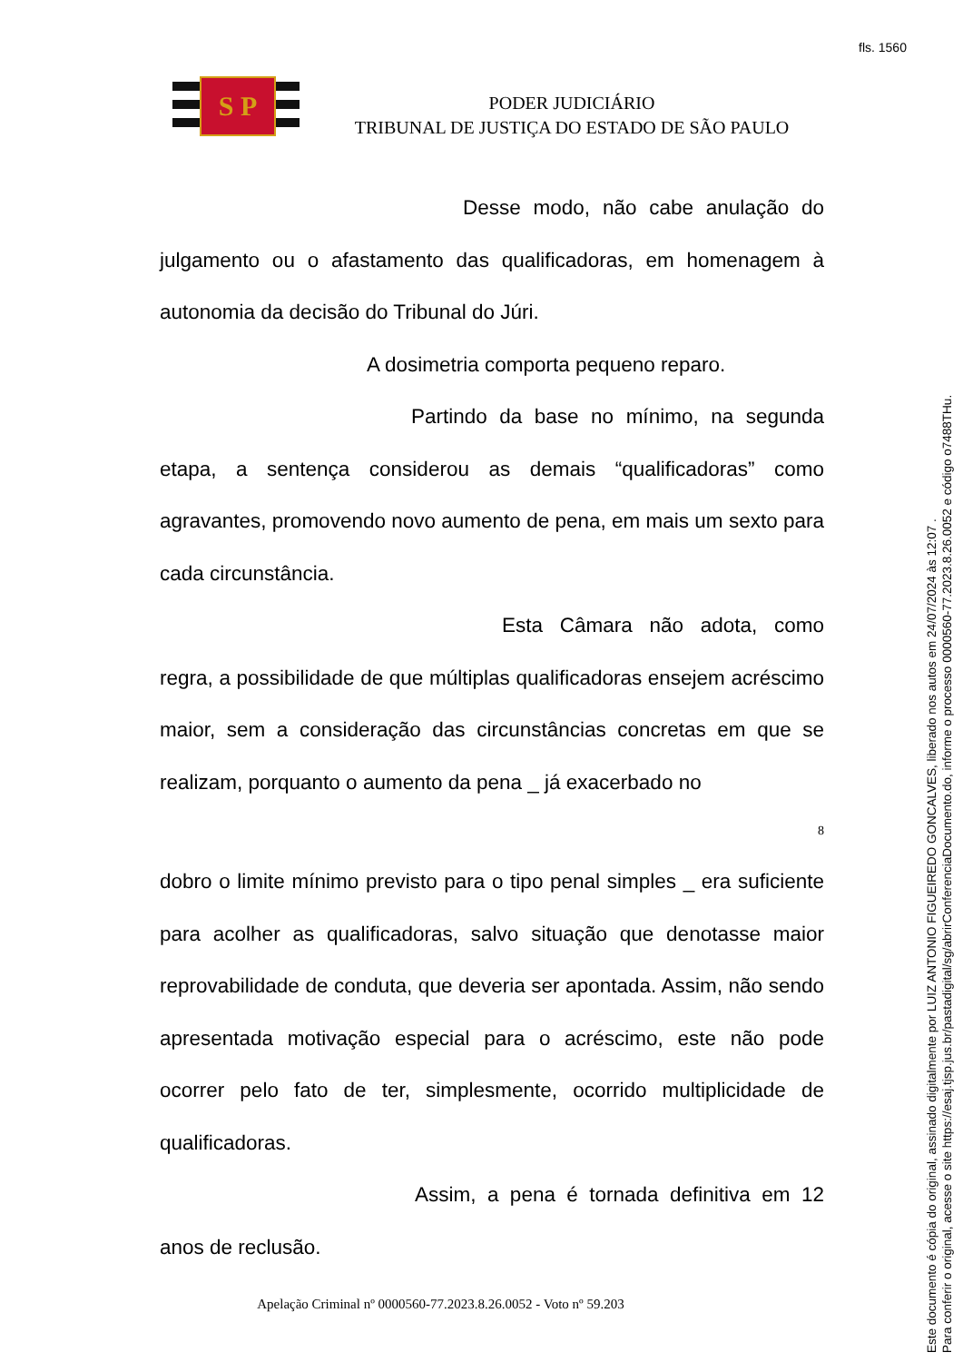fls. 1560
S P
PODER JUDICIÁRIO
TRIBUNAL DE JUSTIÇA DO ESTADO DE SÃO PAULO
Desse modo, não cabe anulação do julgamento ou o afastamento das qualificadoras, em homenagem à autonomia da decisão do Tribunal do Júri.
A dosimetria comporta pequeno reparo.
Partindo da base no mínimo, na segunda etapa, a sentença considerou as demais “qualificadoras” como agravantes, promovendo novo aumento de pena, em mais um sexto para cada circunstância.
Esta Câmara não adota, como regra, a possibilidade de que múltiplas qualificadoras ensejem acréscimo maior, sem a consideração das circunstâncias concretas em que se realizam, porquanto o aumento da pena _ já exacerbado no
8
dobro o limite mínimo previsto para o tipo penal simples _ era suficiente para acolher as qualificadoras, salvo situação que denotasse maior reprovabilidade de conduta, que deveria ser apontada. Assim, não sendo apresentada motivação especial para o acréscimo, este não pode ocorrer pelo fato de ter, simplesmente, ocorrido multiplicidade de qualificadoras.
Assim, a pena é tornada definitiva em 12 anos de reclusão.
Apelação Criminal nº 0000560-77.2023.8.26.0052 - Voto nº 59.203
Este documento é cópia do original, assinado digitalmente por LUIZ ANTONIO FIGUEIREDO GONCALVES, liberado nos autos em 24/07/2024 às 12:07 .
Para conferir o original, acesse o site https://esaj.tjsp.jus.br/pastadigital/sg/abrirConferenciaDocumento.do, informe o processo 0000560-77.2023.8.26.0052 e código o7488THu.